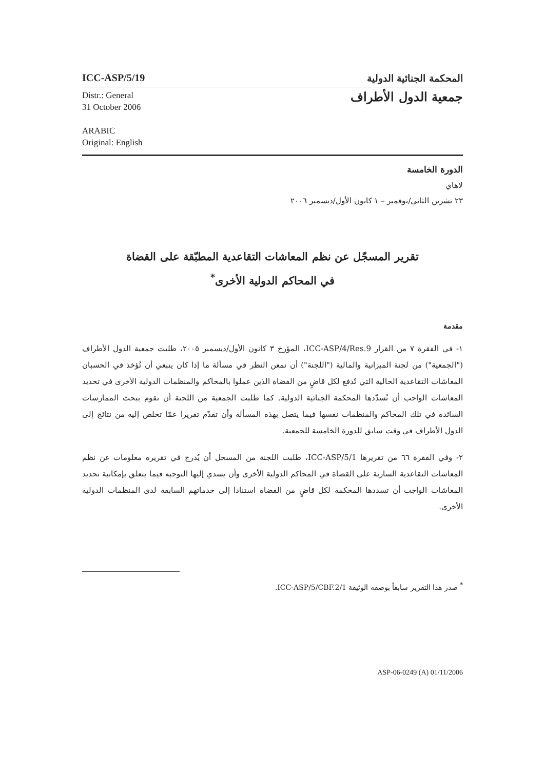ICC-ASP/5/19
المحكمة الجنائية الدولية
Distr.: General
31 October 2006
ARABIC
Original: English
جمعية الدول الأطراف
الدورة الخامسة
لاهاي
٢٣ تشرين الثاني/نوفمبر – ١ كانون الأول/ديسمبر ٢٠٠٦
تقرير المسجّل عن نظم المعاشات التقاعدية المطبّقة على القضاة
في المحاكم الدولية الأخرى<sup>*</sup>
مقدمة
١- في الفقرة ٧ من القرار ICC-ASP/4/Res.9، المؤرخ ٣ كانون الأول/ديسمبر ٢٠٠٥، طلبت جمعية الدول الأطراف ("الجمعية") من لجنة الميزانية والمالية ("اللجنة") أن تمعن النظر في مسألة ما إذا كان ينبغي أن تُؤخذ في الحسبان المعاشات التقاعدية الحالية التي تُدفع لكل قاضٍ من القضاة الذين عملوا بالمحاكم والمنظمات الدولية الأخرى في تحديد المعاشات الواجب أن تُسدّدها المحكمة الجنائية الدولية. كما طلبت الجمعية من اللجنة أن تقوم ببحث الممارسات السائدة في تلك المحاكم والمنظمات نفسها فيما يتصل بهذه المسألة وأن تقدّم تقريرا عمّا تخلص إليه من نتائج إلى الدول الأطراف في وقت سابق للدورة الخامسة للجمعية.
٢- وفي الفقرة ٦٦ من تقريرها ICC-ASP/5/1، طلبت اللجنة من المسجل أن يُدرج في تقريره معلومات عن نظم المعاشات التقاعدية السارية على القضاة في المحاكم الدولية الأخرى وأن يسدي إليها التوجيه فيما يتعلق بإمكانية تحديد المعاشات الواجب أن تسددها المحكمة لكل قاضٍ من القضاة استنادا إلى خدماتهم السابقة لدى المنظمات الدولية الأخرى.
<sup>*</sup> صدر هذا التقرير سابقاً بوصفه الوثيقة ICC-ASP/5/CBF.2/1.
ASP-06-0249 (A) 01/11/2006